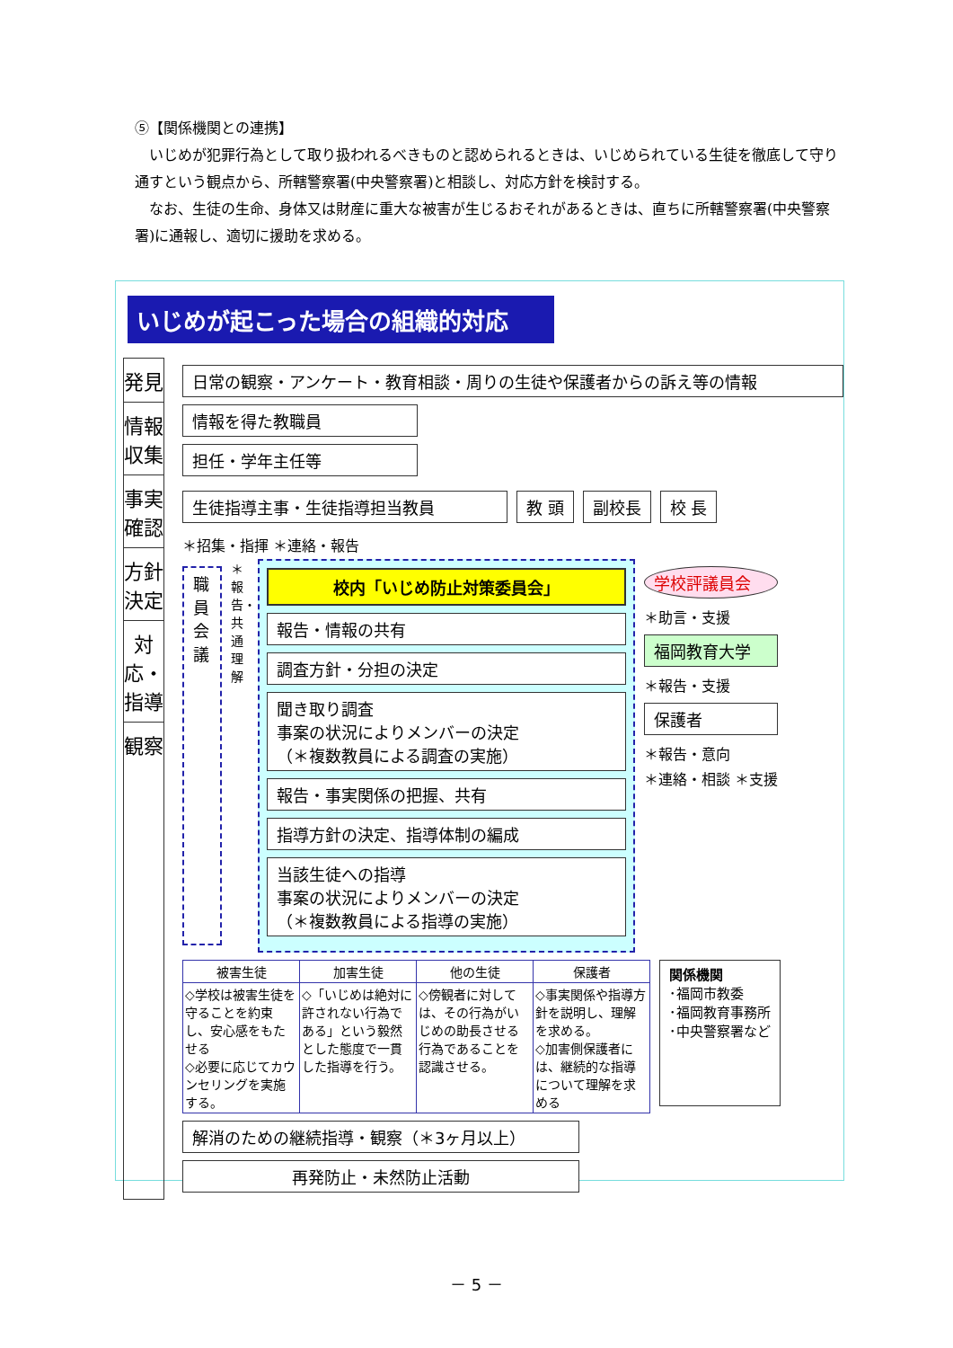⑤【関係機関との連携】
いじめが犯罪行為として取り扱われるべきものと認められるときは、いじめられている生徒を徹底して守り通すという観点から、所轄警察署(中央警察署)と相談し、対応方針を検討する。
なお、生徒の生命、身体又は財産に重大な被害が生じるおそれがあるときは、直ちに所轄警察署(中央警察署)に通報し、適切に援助を求める。
いじめが起こった場合の組織的対応
発見
情報収集
事実確認
方針決定
対応・指導
観察
日常の観察・アンケート・教育相談・周りの生徒や保護者からの訴え等の情報
情報を得た教職員
担任・学年主任等
生徒指導主事・生徒指導担当教員 教 頭 副校長 校 長
＊招集・指揮 ＊連絡・報告
職員会議
＊報告・共通理解
校内「いじめ防止対策委員会」
報告・情報の共有
調査方針・分担の決定
聞き取り調査
事案の状況によりメンバーの決定
（＊複数教員による調査の実施）
報告・事実関係の把握、共有
指導方針の決定、指導体制の編成
当該生徒への指導
事案の状況によりメンバーの決定
（＊複数教員による指導の実施）
学校評議員会
＊助言・支援
福岡教育大学
＊報告・支援
保護者
＊報告・意向
＊連絡・相談 ＊支援
| 被害生徒 | 加害生徒 | 他の生徒 | 保護者 |
| --- | --- | --- | --- |
| ◇学校は被害生徒を守ることを約束し、安心感をもたせる ◇必要に応じてカウンセリングを実施する。 | ◇「いじめは絶対に許されない行為である」という毅然とした態度で一貫した指導を行う。 | ◇傍観者に対しては、その行為がいじめの助長させる行為であることを認識させる。 | ◇事実関係や指導方針を説明し、理解を求める。 ◇加害側保護者には、継続的な指導について理解を求める |
関係機関
･福岡市教委
･福岡教育事務所
･中央警察署など
解消のための継続指導・観察（＊3ヶ月以上）
再発防止・未然防止活動
－ 5 －